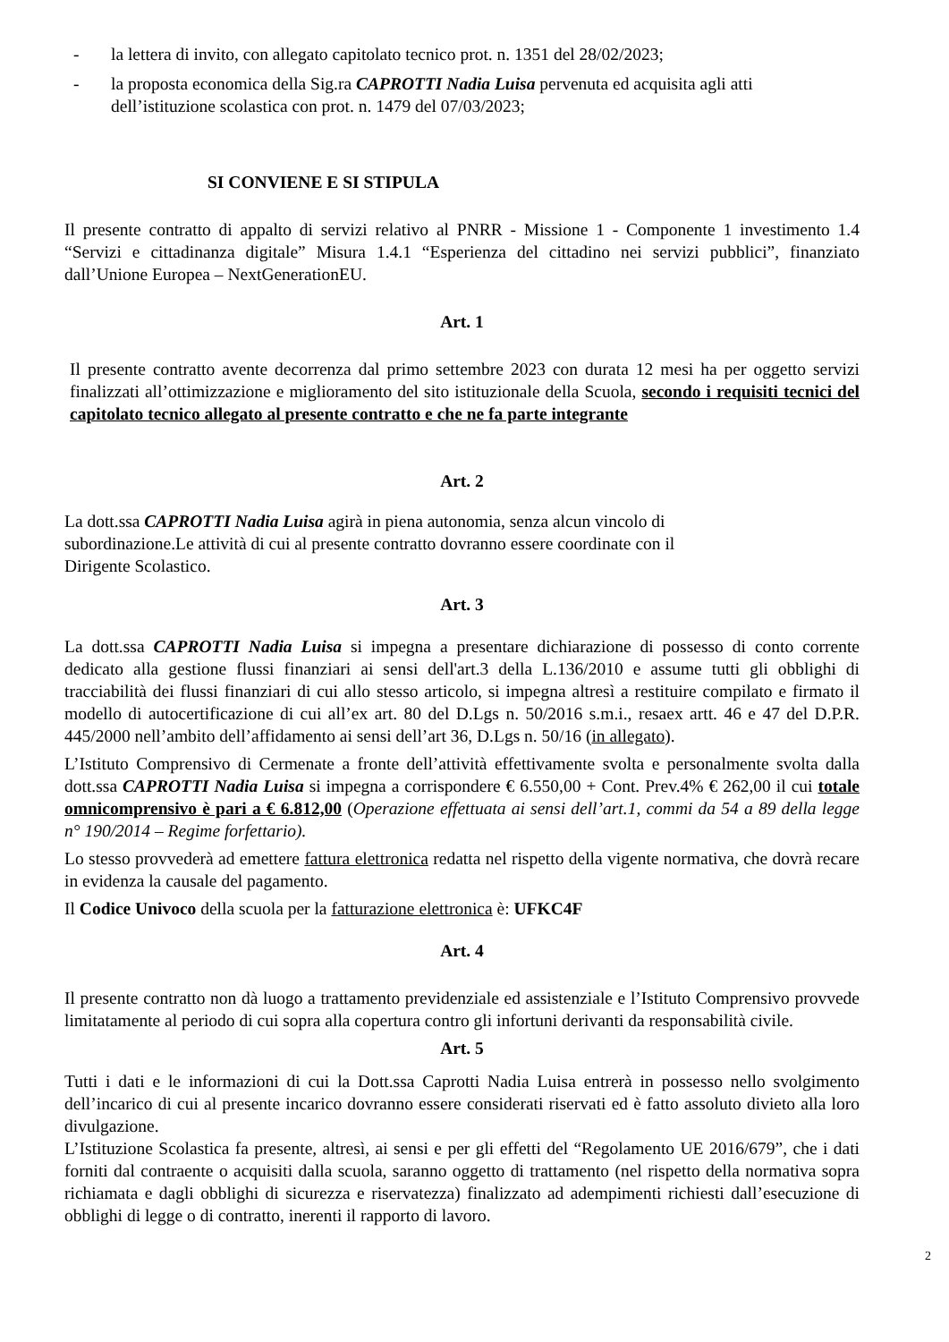- la lettera di invito, con allegato capitolato tecnico prot. n. 1351 del 28/02/2023;
- la proposta economica della Sig.ra CAPROTTI Nadia Luisa pervenuta ed acquisita agli atti dell’istituzione scolastica con prot. n. 1479 del 07/03/2023;
SI CONVIENE E SI STIPULA
Il presente contratto di appalto di servizi relativo al PNRR - Missione 1 - Componente 1 investimento 1.4 “Servizi e cittadinanza digitale” Misura 1.4.1 “Esperienza del cittadino nei servizi pubblici”, finanziato dall’Unione Europea – NextGenerationEU.
Art. 1
Il presente contratto avente decorrenza dal primo settembre 2023 con durata 12 mesi ha per oggetto servizi finalizzati all’ottimizzazione e miglioramento del sito istituzionale della Scuola, secondo i requisiti tecnici del capitolato tecnico allegato al presente contratto e che ne fa parte integrante
Art. 2
La dott.ssa CAPROTTI Nadia Luisa agirà in piena autonomia, senza alcun vincolo di
subordinazione.Le attività di cui al presente contratto dovranno essere coordinate con il
Dirigente Scolastico.
Art. 3
La dott.ssa CAPROTTI Nadia Luisa si impegna a presentare dichiarazione di possesso di conto corrente dedicato alla gestione flussi finanziari ai sensi dell'art.3 della L.136/2010 e assume tutti gli obblighi di tracciabilità dei flussi finanziari di cui allo stesso articolo, si impegna altresì a restituire compilato e firmato il modello di autocertificazione di cui all’ex art. 80 del D.Lgs n. 50/2016 s.m.i., resaex artt. 46 e 47 del D.P.R. 445/2000 nell’ambito dell’affidamento ai sensi dell’art 36, D.Lgs n. 50/16 (in allegato).
L’Istituto Comprensivo di Cermenate a fronte dell’attività effettivamente svolta e personalmente svolta dalla dott.ssa CAPROTTI Nadia Luisa si impegna a corrispondere € 6.550,00 + Cont. Prev.4% € 262,00 il cui totale omnicomprensivo è pari a € 6.812,00 (Operazione effettuata ai sensi dell’art.1, commi da 54 a 89 della legge n° 190/2014 – Regime forfettario).
Lo stesso provvederà ad emettere fattura elettronica redatta nel rispetto della vigente normativa, che dovrà recare in evidenza la causale del pagamento.
Il Codice Univoco della scuola per la fatturazione elettronica è: UFKC4F
Art. 4
Il presente contratto non dà luogo a trattamento previdenziale ed assistenziale e l’Istituto Comprensivo provvede limitatamente al periodo di cui sopra alla copertura contro gli infortuni derivanti da responsabilità civile.
Art. 5
Tutti i dati e le informazioni di cui la Dott.ssa Caprotti Nadia Luisa entrerà in possesso nello svolgimento dell’incarico di cui al presente incarico dovranno essere considerati riservati ed è fatto assoluto divieto alla loro divulgazione.
L’Istituzione Scolastica fa presente, altresì, ai sensi e per gli effetti del “Regolamento UE 2016/679”, che i dati forniti dal contraente o acquisiti dalla scuola, saranno oggetto di trattamento (nel rispetto della normativa sopra richiamata e dagli obblighi di sicurezza e riservatezza) finalizzato ad adempimenti richiesti dall’esecuzione di obblighi di legge o di contratto, inerenti il rapporto di lavoro.
2